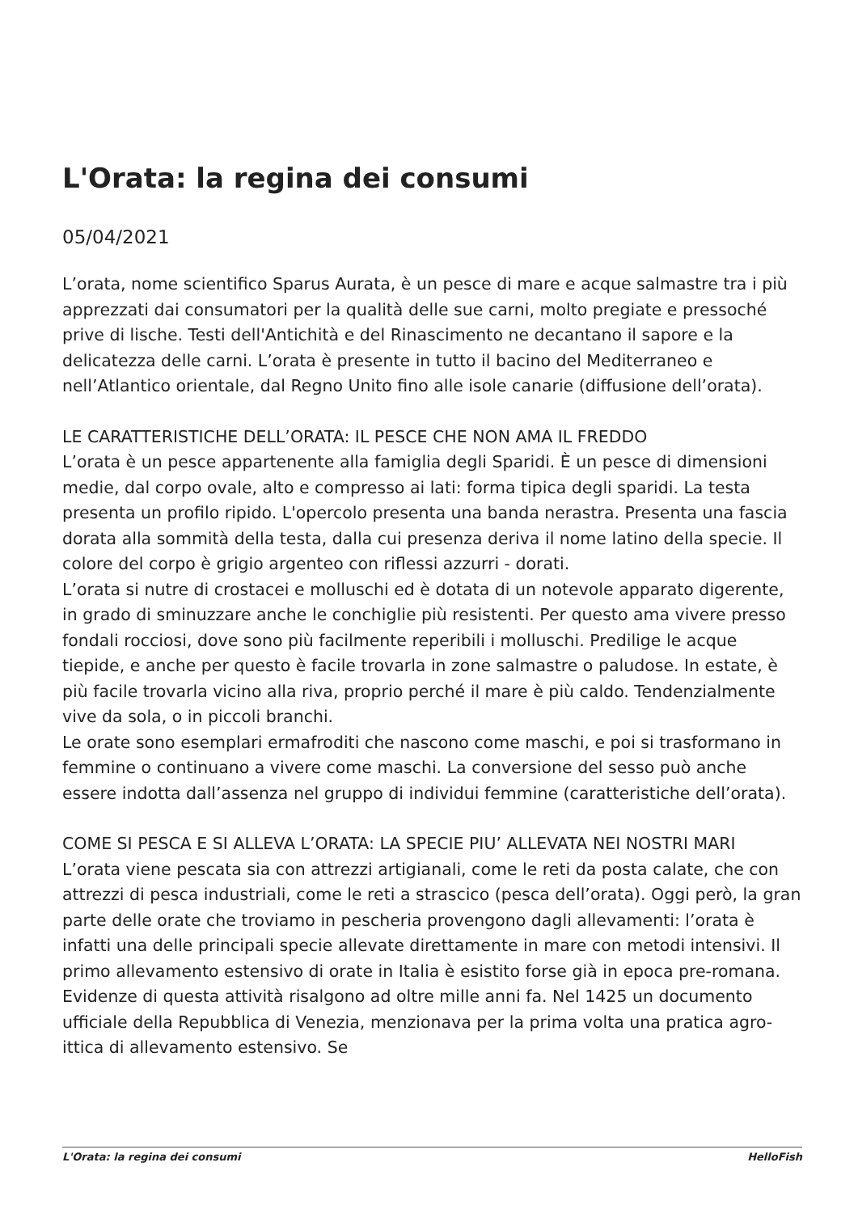L'Orata: la regina dei consumi
05/04/2021
L’orata, nome scientifico Sparus Aurata, è un pesce di mare e acque salmastre tra i più apprezzati dai consumatori per la qualità delle sue carni, molto pregiate e pressoché prive di lische. Testi dell'Antichità e del Rinascimento ne decantano il sapore e la delicatezza delle carni. L’orata è presente in tutto il bacino del Mediterraneo e nell’Atlantico orientale, dal Regno Unito fino alle isole canarie (diffusione dell’orata).
LE CARATTERISTICHE DELL’ORATA: IL PESCE CHE NON AMA IL FREDDO
L’orata è un pesce appartenente alla famiglia degli Sparidi. È un pesce di dimensioni medie, dal corpo ovale, alto e compresso ai lati: forma tipica degli sparidi. La testa presenta un profilo ripido. L'opercolo presenta una banda nerastra. Presenta una fascia dorata alla sommità della testa, dalla cui presenza deriva il nome latino della specie. Il colore del corpo è grigio argenteo con riflessi azzurri - dorati.
L’orata si nutre di crostacei e molluschi ed è dotata di un notevole apparato digerente, in grado di sminuzzare anche le conchiglie più resistenti. Per questo ama vivere presso fondali rocciosi, dove sono più facilmente reperibili i molluschi. Predilige le acque tiepide, e anche per questo è facile trovarla in zone salmastre o paludose. In estate, è più facile trovarla vicino alla riva, proprio perché il mare è più caldo. Tendenzialmente vive da sola, o in piccoli branchi.
Le orate sono esemplari ermafroditi che nascono come maschi, e poi si trasformano in femmine o continuano a vivere come maschi. La conversione del sesso può anche essere indotta dall’assenza nel gruppo di individui femmine (caratteristiche dell’orata).
COME SI PESCA E SI ALLEVA L’ORATA: LA SPECIE PIU’ ALLEVATA NEI NOSTRI MARI
L’orata viene pescata sia con attrezzi artigianali, come le reti da posta calate, che con attrezzi di pesca industriali, come le reti a strascico (pesca dell’orata). Oggi però, la gran parte delle orate che troviamo in pescheria provengono dagli allevamenti: l’orata è infatti una delle principali specie allevate direttamente in mare con metodi intensivi. Il primo allevamento estensivo di orate in Italia è esistito forse già in epoca pre-romana. Evidenze di questa attività risalgono ad oltre mille anni fa. Nel 1425 un documento ufficiale della Repubblica di Venezia, menzionava per la prima volta una pratica agro-ittica di allevamento estensivo. Se
L'Orata: la regina dei consumi HelloFish